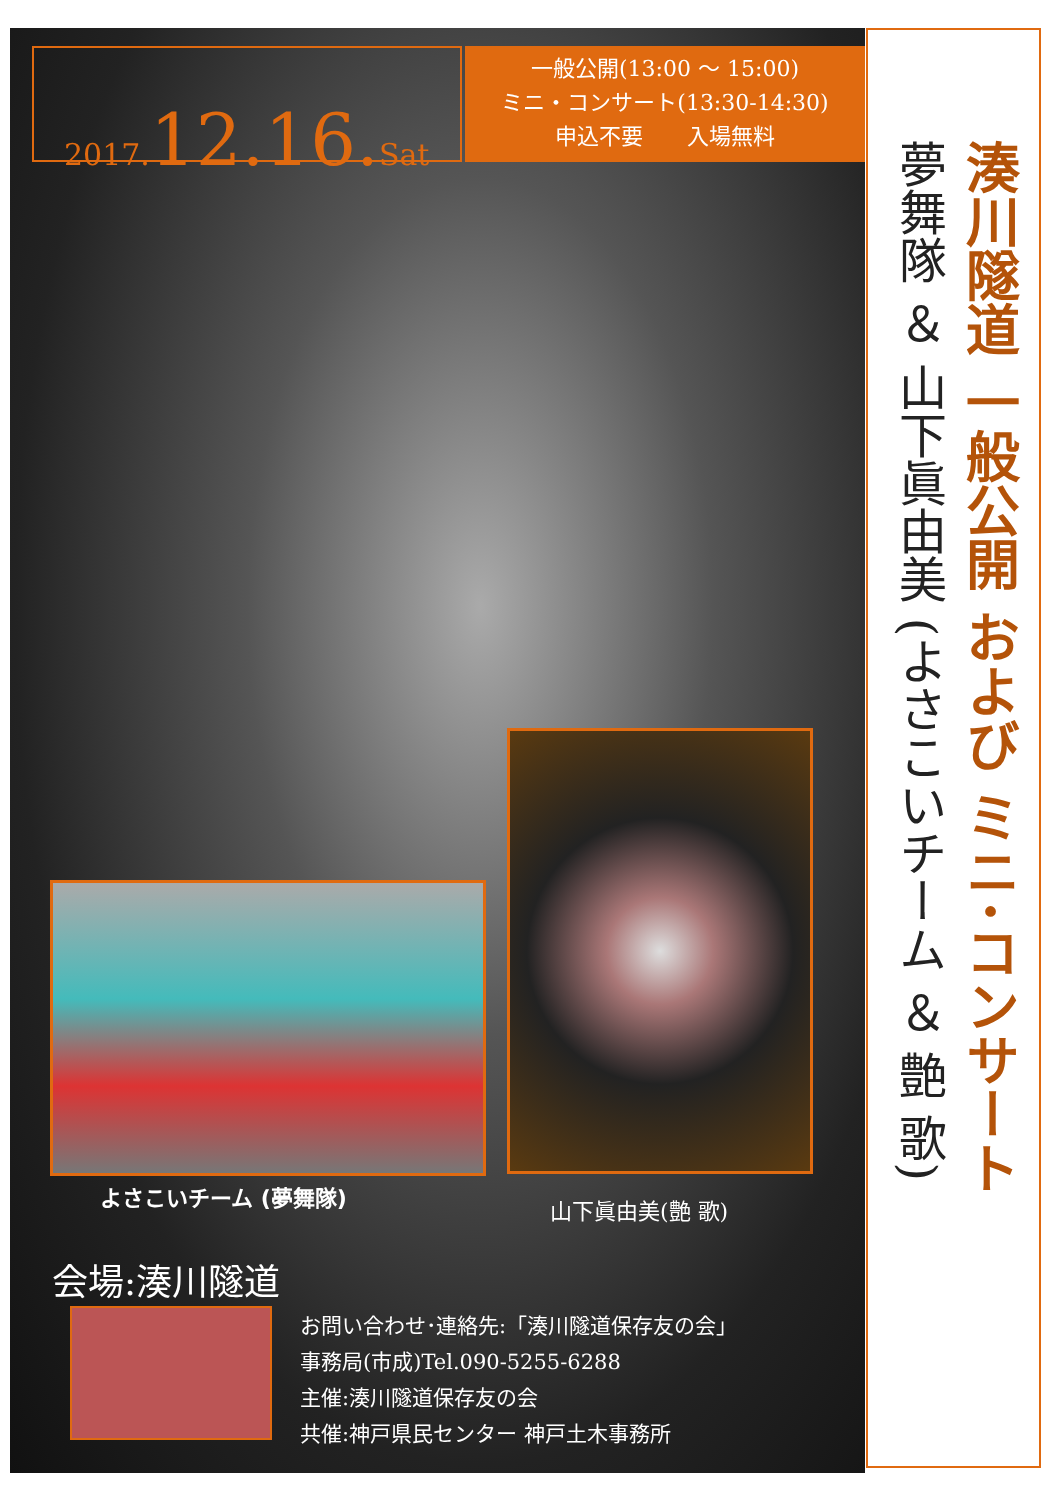2017.12.16. Sat
一般公開(13:00 ～ 15:00)
ミニ・コンサート(13:30-14:30)
申込不要　　入場無料
よさこいチーム (夢舞隊) 山下眞由美(艶 歌)
会場:湊川隧道
お問い合わせ･連絡先:「湊川隧道保存友の会」
事務局(市成)Tel.090-5255-6288
主催:湊川隧道保存友の会
共催:神戸県民センター 神戸土木事務所
湊川隧道 一般公開 および ミニ･コンサート
夢舞隊 ＆ 山下眞由美 (よさこいチーム ＆ 艶 歌)